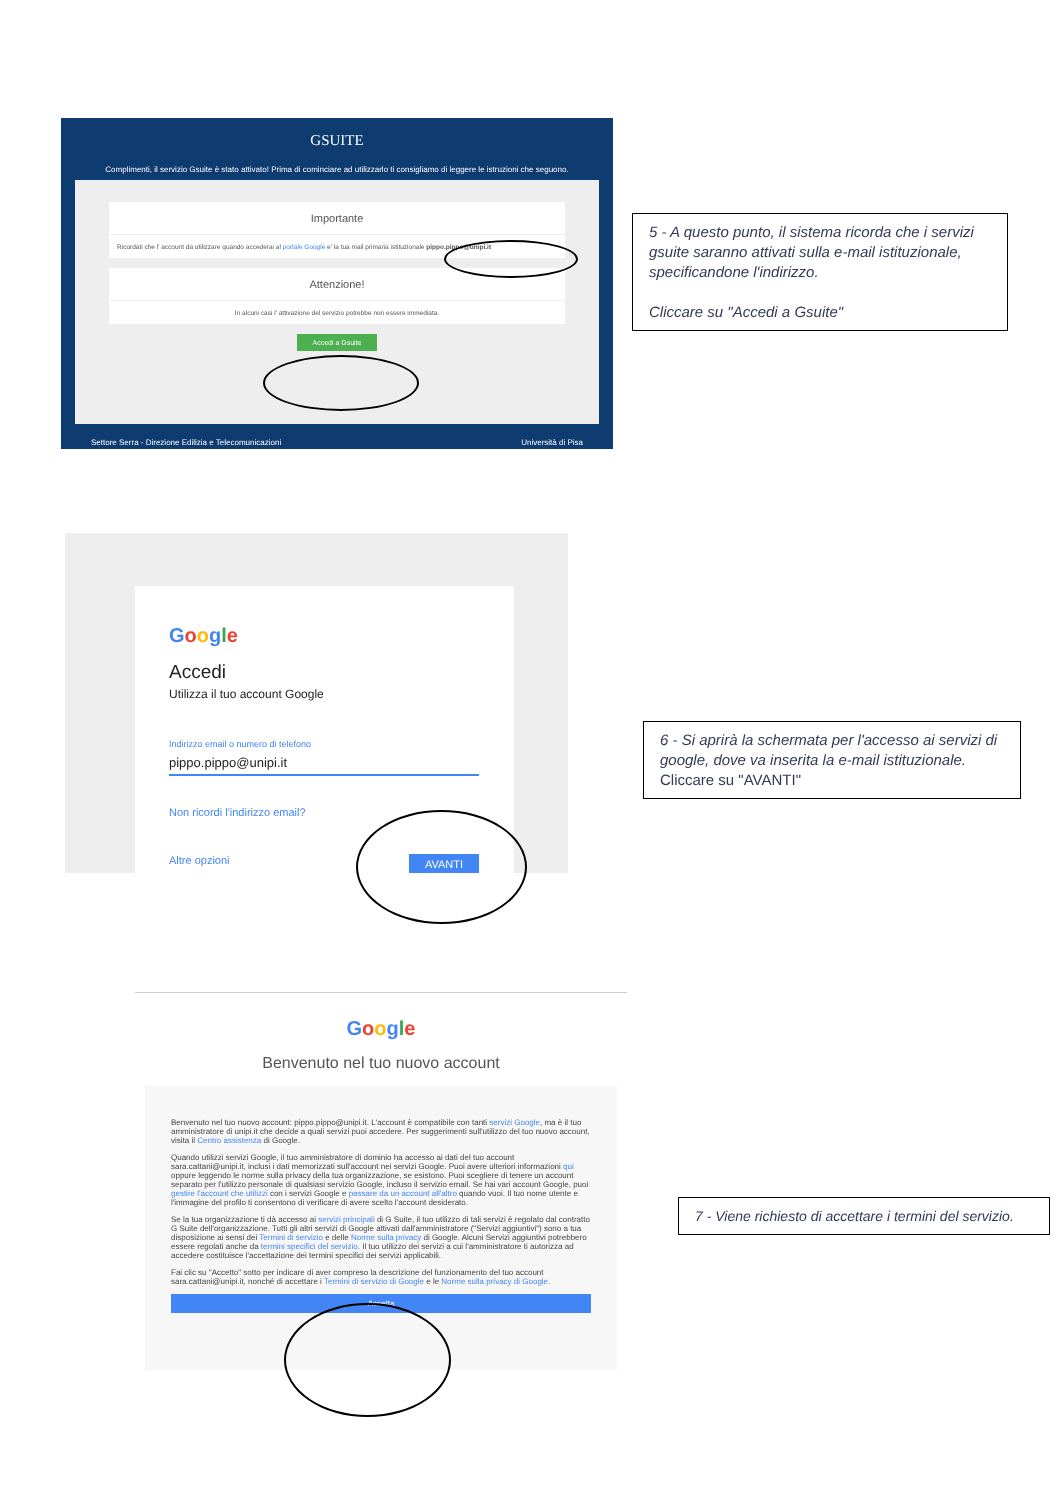GSUITE
Complimenti, il servizio Gsuite è stato attivato! Prima di cominciare ad utilizzarlo ti consigliamo di leggere le istruzioni che seguono.
Importante
Ricordati che l' account da utilizzare quando accederai al portale Google e' la tua mail primaria istituzionale pippo.pippo@unipi.it
Attenzione!
In alcuni casi l' attivazione del servizio potrebbe non essere immediata.
Accedi a Gsuite
Settore Serra - Direzione Edilizia e Telecomunicazioni Università di Pisa
5 - A questo punto, il sistema ricorda che i servizi gsuite saranno attivati sulla e-mail istituzionale, specificandone l'indirizzo.
Cliccare su "Accedi a Gsuite"
Google
Accedi
Utilizza il tuo account Google
Indirizzo email o numero di telefono
pippo.pippo@unipi.it
Non ricordi l'indirizzo email?
Altre opzioni AVANTI
6 - Si aprirà la schermata per l'accesso ai servizi di google, dove va inserita la e-mail istituzionale.
Cliccare su "AVANTI"
Google
Benvenuto nel tuo nuovo account
Benvenuto nel tuo nuovo account: pippo.pippo@unipi.it. L'account è compatibile con tanti servizi Google, ma è il tuo amministratore di unipi.it che decide a quali servizi puoi accedere. Per suggerimenti sull'utilizzo del tuo nuovo account, visita il Centro assistenza di Google.
Quando utilizzi servizi Google, il tuo amministratore di dominio ha accesso ai dati del tuo account sara.cattani@unipi.it, inclusi i dati memorizzati sull'account nei servizi Google. Puoi avere ulteriori informazioni qui oppure leggendo le norme sulla privacy della tua organizzazione, se esistono. Puoi scegliere di tenere un account separato per l'utilizzo personale di qualsiasi servizio Google, incluso il servizio email. Se hai vari account Google, puoi gestire l'account che utilizzi con i servizi Google e passare da un account all'altro quando vuoi. Il tuo nome utente e l'immagine del profilo ti consentono di verificare di avere scelto l'account desiderato.
Se la tua organizzazione ti dà accesso ai servizi principali di G Suite, il tuo utilizzo di tali servizi è regolato dal contratto G Suite dell'organizzazione. Tutti gli altri servizi di Google attivati dall'amministratore ("Servizi aggiuntivi") sono a tua disposizione ai sensi dei Termini di servizio e delle Norme sulla privacy di Google. Alcuni Servizi aggiuntivi potrebbero essere regolati anche da termini specifici del servizio. Il tuo utilizzo dei servizi a cui l'amministratore ti autorizza ad accedere costituisce l'accettazione dei termini specifici dei servizi applicabili.
Fai clic su "Accetto" sotto per indicare di aver compreso la descrizione del funzionamento del tuo account sara.cattani@unipi.it, nonché di accettare i Termini di servizio di Google e le Norme sulla privacy di Google.
Accetta
7 - Viene richiesto di accettare i termini del servizio.